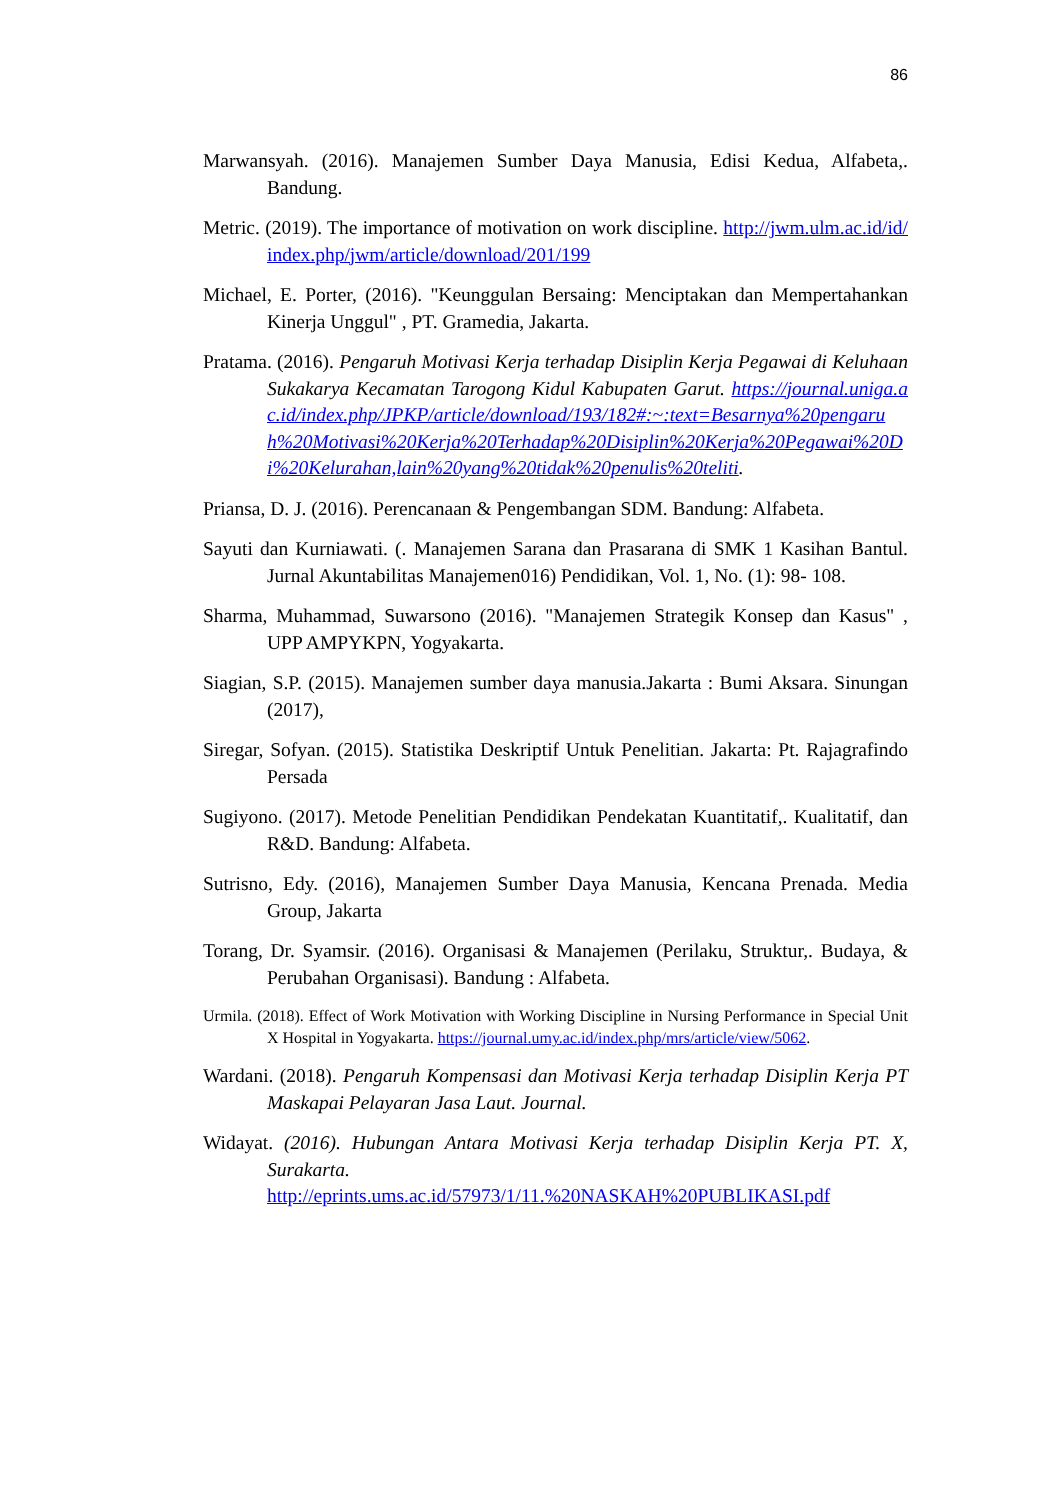86
Marwansyah. (2016). Manajemen Sumber Daya Manusia, Edisi Kedua, Alfabeta,. Bandung.
Metric. (2019). The importance of motivation on work discipline. http://jwm.ulm.ac.id/id/index.php/jwm/article/download/201/199
Michael, E. Porter, (2016). "Keunggulan Bersaing: Menciptakan dan Mempertahankan Kinerja Unggul" , PT. Gramedia, Jakarta.
Pratama. (2016). Pengaruh Motivasi Kerja terhadap Disiplin Kerja Pegawai di Keluhaan Sukakarya Kecamatan Tarogong Kidul Kabupaten Garut. https://journal.uniga.ac.id/index.php/JPKP/article/download/193/182#:~:text=Besarnya%20pengaruh%20Motivasi%20Kerja%20Terhadap%20Disiplin%20Kerja%20Pegawai%20Di%20Kelurahan,lain%20yang%20tidak%20penulis%20teliti.
Priansa, D. J. (2016). Perencanaan & Pengembangan SDM. Bandung: Alfabeta.
Sayuti dan Kurniawati. (. Manajemen Sarana dan Prasarana di SMK 1 Kasihan Bantul. Jurnal Akuntabilitas Manajemen016) Pendidikan, Vol. 1, No. (1): 98- 108.
Sharma, Muhammad, Suwarsono (2016). "Manajemen Strategik Konsep dan Kasus" , UPP AMPYKPN, Yogyakarta.
Siagian, S.P. (2015). Manajemen sumber daya manusia.Jakarta : Bumi Aksara. Sinungan (2017),
Siregar, Sofyan. (2015). Statistika Deskriptif Untuk Penelitian. Jakarta: Pt. Rajagrafindo Persada
Sugiyono. (2017). Metode Penelitian Pendidikan Pendekatan Kuantitatif,. Kualitatif, dan R&D. Bandung: Alfabeta.
Sutrisno, Edy. (2016), Manajemen Sumber Daya Manusia, Kencana Prenada. Media Group, Jakarta
Torang, Dr. Syamsir. (2016). Organisasi & Manajemen (Perilaku, Struktur,. Budaya, & Perubahan Organisasi). Bandung : Alfabeta.
Urmila. (2018). Effect of Work Motivation with Working Discipline in Nursing Performance in Special Unit X Hospital in Yogyakarta. https://journal.umy.ac.id/index.php/mrs/article/view/5062.
Wardani. (2018). Pengaruh Kompensasi dan Motivasi Kerja terhadap Disiplin Kerja PT Maskapai Pelayaran Jasa Laut. Journal.
Widayat. (2016). Hubungan Antara Motivasi Kerja terhadap Disiplin Kerja PT. X, Surakarta.
http://eprints.ums.ac.id/57973/1/11.%20NASKAH%20PUBLIKASI.pdf